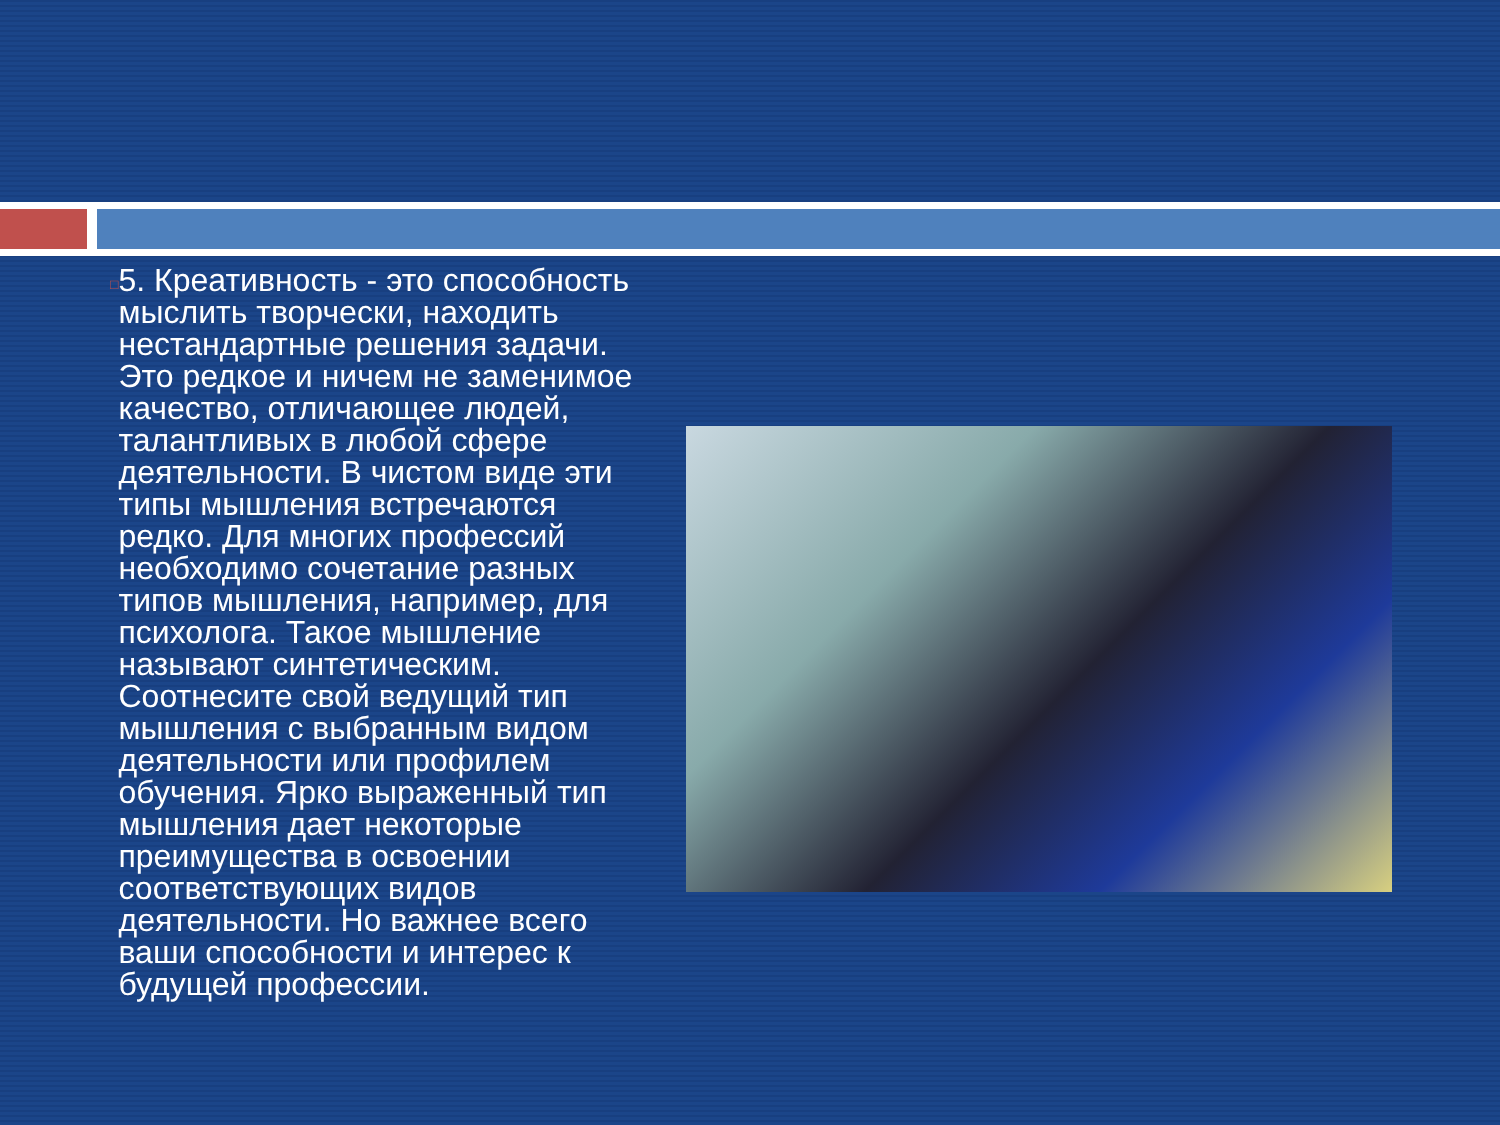□
5. Креативность - это способность мыслить творчески, находить нестандартные решения задачи. Это редкое и ничем не заменимое качество, отличающее людей, талантливых в любой сфере деятельности. В чистом виде эти типы мышления встречаются редко. Для многих профессий необходимо сочетание разных типов мышления, например, для психолога. Такое мышление называют синтетическим. Соотнесите свой ведущий тип мышления с выбранным видом деятельности или профилем обучения. Ярко выраженный тип мышления дает некоторые преимущества в освоении соответствующих видов деятельности. Но важнее всего ваши способности и интерес к будущей профессии.